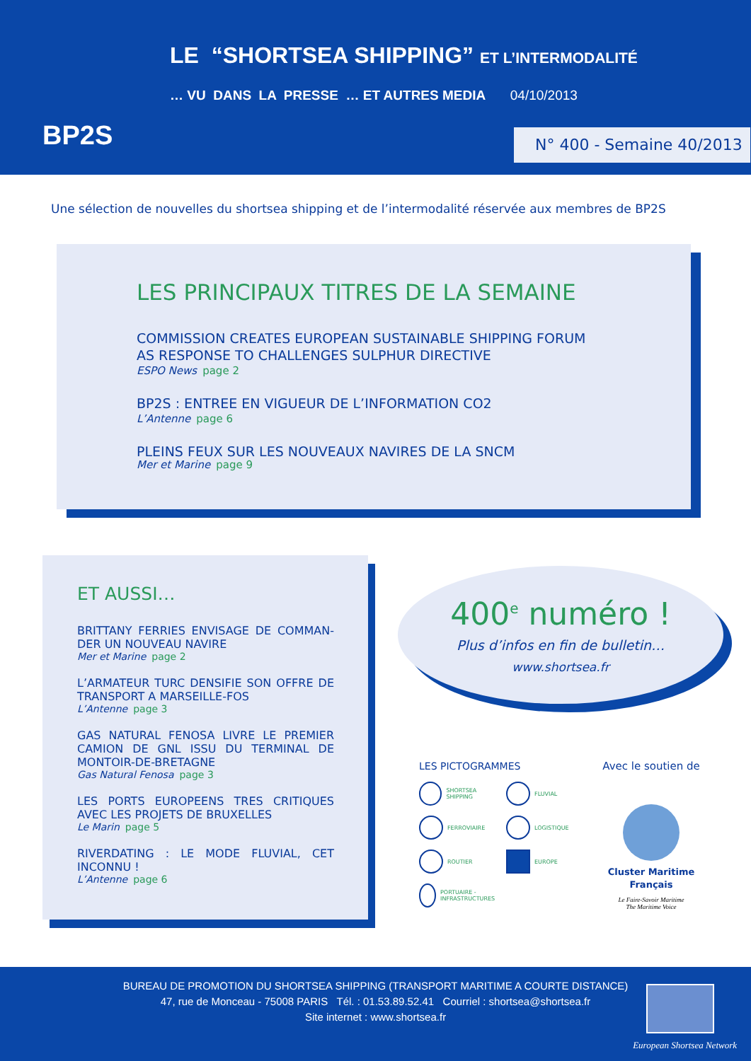BP2S
LE “SHORTSEA SHIPPING” ET L’INTERMODALITÉ
… VU DANS LA PRESSE … ET AUTRES MEDIA 04/10/2013
N° 400 - Semaine 40/2013
Une sélection de nouvelles du shortsea shipping et de l’intermodalité réservée aux membres de BP2S
LES PRINCIPAUX TITRES DE LA SEMAINE
COMMISSION CREATES EUROPEAN SUSTAINABLE SHIPPING FORUM
AS RESPONSE TO CHALLENGES SULPHUR DIRECTIVE
ESPO News page 2
BP2S : ENTREE EN VIGUEUR DE L’INFORMATION CO2
L’Antenne page 6
PLEINS FEUX SUR LES NOUVEAUX NAVIRES DE LA SNCM
Mer et Marine page 9
ET AUSSI…
BRITTANY FERRIES ENVISAGE DE COMMAN-DER UN NOUVEAU NAVIRE
Mer et Marine page 2
L’ARMATEUR TURC DENSIFIE SON OFFRE DE TRANSPORT A MARSEILLE-FOS
L’Antenne page 3
GAS NATURAL FENOSA LIVRE LE PREMIER CAMION DE GNL ISSU DU TERMINAL DE MONTOIR-DE-BRETAGNE
Gas Natural Fenosa page 3
LES PORTS EUROPEENS TRES CRITIQUES AVEC LES PROJETS DE BRUXELLES
Le Marin page 5
RIVERDATING : LE MODE FLUVIAL, CET INCONNU !
L’Antenne page 6
400<sup>e</sup> numéro !
Plus d’infos en fin de bulletin…
www.shortsea.fr
LES PICTOGRAMMES
SHORTSEA SHIPPING
FLUVIAL
FERROVIAIRE
LOGISTIQUE
ROUTIER
EUROPE
PORTUAIRE - INFRASTRUCTURES
Avec le soutien de
Cluster Maritime Français
Le Faire-Savoir Maritime
The Maritime Voice
BUREAU DE PROMOTION DU SHORTSEA SHIPPING (TRANSPORT MARITIME A COURTE DISTANCE)
47, rue de Monceau - 75008 PARIS Tél. : 01.53.89.52.41 Courriel : shortsea@shortsea.fr
Site internet : www.shortsea.fr
European Shortsea Network